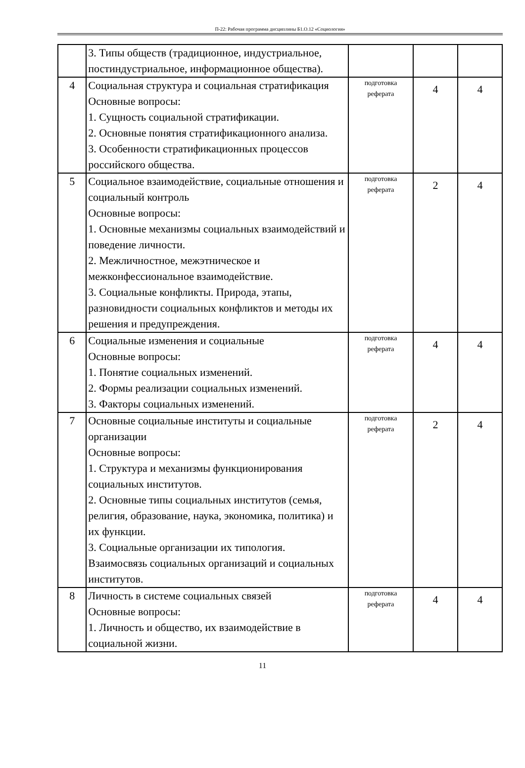П-22: Рабочая программа дисциплины Б1.О.12 «Социология»
| | 3. Типы обществ (традиционное, индустриальное, постиндустриальное, информационное общества). | | | |
| 4 | Социальная структура и социальная стратификация Основные вопросы: 1. Сущность социальной стратификации. 2. Основные понятия стратификационного анализа. 3. Особенности стратификационных процессов российского общества. | подготовка реферата | 4 | 4 |
| 5 | Социальное взаимодействие, социальные отношения и социальный контроль Основные вопросы: 1. Основные механизмы социальных взаимодействий и поведение личности. 2. Межличностное, межэтническое и межконфессиональное взаимодействие. 3. Социальные конфликты. Природа, этапы, разновидности социальных конфликтов и методы их решения и предупреждения. | подготовка реферата | 2 | 4 |
| 6 | Социальные изменения и социальные Основные вопросы: 1. Понятие социальных изменений. 2. Формы реализации социальных изменений. 3. Факторы социальных изменений. | подготовка реферата | 4 | 4 |
| 7 | Основные социальные институты и социальные организации Основные вопросы: 1. Структура и механизмы функционирования социальных институтов. 2. Основные типы социальных институтов (семья, религия, образование, наука, экономика, политика) и их функции. 3. Социальные организации их типология. Взаимосвязь социальных организаций и социальных институтов. | подготовка реферата | 2 | 4 |
| 8 | Личность в системе социальных связей Основные вопросы: 1. Личность и общество, их взаимодействие в социальной жизни. | подготовка реферата | 4 | 4 |
11